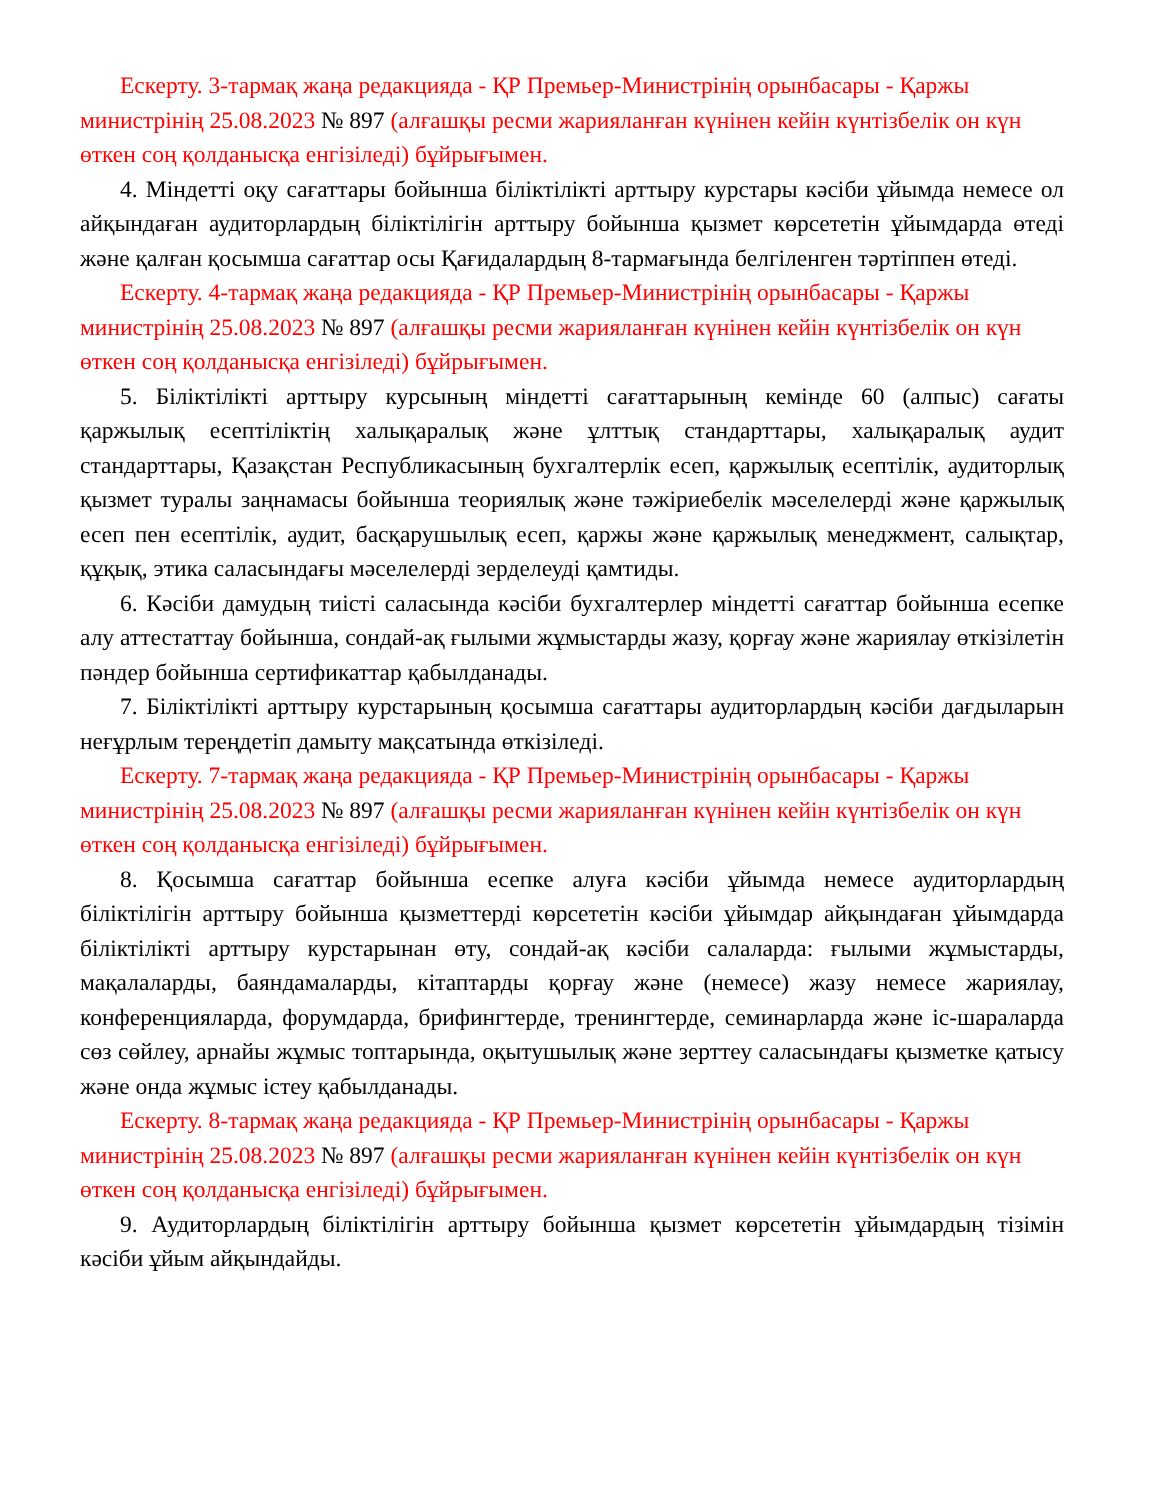Ескерту. 3-тармақ жаңа редакцияда - ҚР Премьер-Министрінің орынбасары - Қаржы министрінің 25.08.2023 № 897 (алғашқы ресми жарияланған күнінен кейін күнтізбелік он күн өткен соң қолданысқа енгізіледі) бұйрығымен.
4. Міндетті оқу сағаттары бойынша біліктілікті арттыру курстары кәсіби ұйымда немесе ол айқындаған аудиторлардың біліктілігін арттыру бойынша қызмет көрсететін ұйымдарда өтеді және қалған қосымша сағаттар осы Қағидалардың 8-тармағында белгіленген тәртіппен өтеді.
Ескерту. 4-тармақ жаңа редакцияда - ҚР Премьер-Министрінің орынбасары - Қаржы министрінің 25.08.2023 № 897 (алғашқы ресми жарияланған күнінен кейін күнтізбелік он күн өткен соң қолданысқа енгізіледі) бұйрығымен.
5. Біліктілікті арттыру курсының міндетті сағаттарының кемінде 60 (алпыс) сағаты қаржылық есептіліктің халықаралық және ұлттық стандарттары, халықаралық аудит стандарттары, Қазақстан Республикасының бухгалтерлік есеп, қаржылық есептілік, аудиторлық қызмет туралы заңнамасы бойынша теориялық және тәжіриебелік мәселелерді және қаржылық есеп пен есептілік, аудит, басқарушылық есеп, қаржы және қаржылық менеджмент, салықтар, құқық, этика саласындағы мәселелерді зерделеуді қамтиды.
6. Кәсіби дамудың тиісті саласында кәсіби бухгалтерлер міндетті сағаттар бойынша есепке алу аттестаттау бойынша, сондай-ақ ғылыми жұмыстарды жазу, қорғау және жариялау өткізілетін пәндер бойынша сертификаттар қабылданады.
7. Біліктілікті арттыру курстарының қосымша сағаттары аудиторлардың кәсіби дағдыларын неғұрлым тереңдетіп дамыту мақсатында өткізіледі.
Ескерту. 7-тармақ жаңа редакцияда - ҚР Премьер-Министрінің орынбасары - Қаржы министрінің 25.08.2023 № 897 (алғашқы ресми жарияланған күнінен кейін күнтізбелік он күн өткен соң қолданысқа енгізіледі) бұйрығымен.
8. Қосымша сағаттар бойынша есепке алуға кәсіби ұйымда немесе аудиторлардың біліктілігін арттыру бойынша қызметтерді көрсететін кәсіби ұйымдар айқындаған ұйымдарда біліктілікті арттыру курстарынан өту, сондай-ақ кәсіби салаларда: ғылыми жұмыстарды, мақалаларды, баяндамаларды, кітаптарды қорғау және (немесе) жазу немесе жариялау, конференцияларда, форумдарда, брифингтерде, тренингтерде, семинарларда және іс-шараларда сөз сөйлеу, арнайы жұмыс топтарында, оқытушылық және зерттеу саласындағы қызметке қатысу және онда жұмыс істеу қабылданады.
Ескерту. 8-тармақ жаңа редакцияда - ҚР Премьер-Министрінің орынбасары - Қаржы министрінің 25.08.2023 № 897 (алғашқы ресми жарияланған күнінен кейін күнтізбелік он күн өткен соң қолданысқа енгізіледі) бұйрығымен.
9. Аудиторлардың біліктілігін арттыру бойынша қызмет көрсететін ұйымдардың тізімін кәсіби ұйым айқындайды.